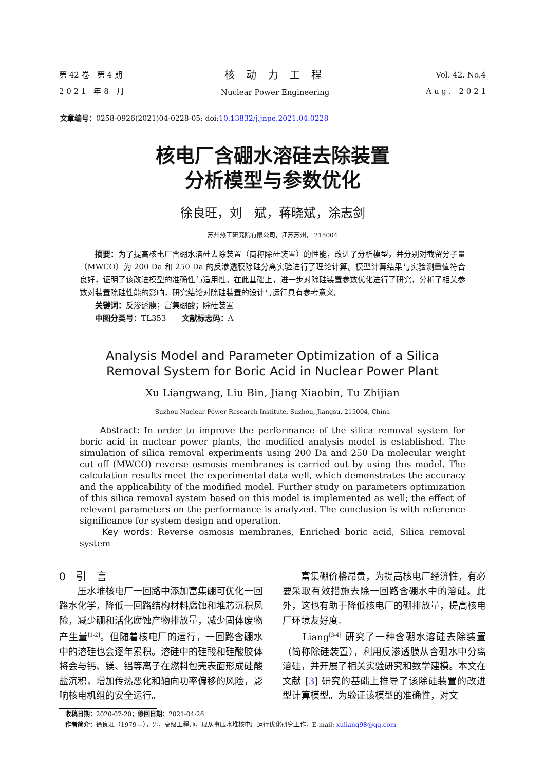第 42 卷　第 4 期
2 0 2 1　年 8　月
核 动 力 工 程
Nuclear Power Engineering
Vol. 42. No.4
A u g .　2 0 2 1
文章编号：0258-0926(2021)04-0228-05; doi:10.13832/j.jnpe.2021.04.0228
核电厂含硼水溶硅去除装置
分析模型与参数优化
徐良旺，刘　斌，蒋晓斌，涂志剑
苏州热工研究院有限公司，江苏苏州， 215004
　　摘要：为了提高核电厂含硼水溶硅去除装置（简称除硅装置）的性能，改进了分析模型，并分别对截留分子量（MWCO）为 200 Da 和 250 Da 的反渗透膜除硅分离实验进行了理论计算。模型计算结果与实验测量值符合良好，证明了该改进模型的准确性与适用性。在此基础上，进一步对除硅装置参数优化进行了研究，分析了相关参数对装置除硅性能的影响，研究结论对除硅装置的设计与运行具有参考意义。
　　关键词：反渗透膜；富集硼酸；除硅装置
　　中图分类号：TL353　　文献标志码：A
Analysis Model and Parameter Optimization of a Silica
Removal System for Boric Acid in Nuclear Power Plant
Xu Liangwang, Liu Bin, Jiang Xiaobin, Tu Zhijian
Suzhou Nuclear Power Research Institute, Suzhou, Jiangsu, 215004, China
　　Abstract: In order to improve the performance of the silica removal system for boric acid in nuclear power plants, the modified analysis model is established. The simulation of silica removal experiments using 200 Da and 250 Da molecular weight cut off (MWCO) reverse osmosis membranes is carried out by using this model. The calculation results meet the experimental data well, which demonstrates the accuracy and the applicability of the modified model. Further study on parameters optimization of this silica removal system based on this model is implemented as well; the effect of relevant parameters on the performance is analyzed. The conclusion is with reference significance for system design and operation.
　　Key words: Reverse osmosis membranes, Enriched boric acid, Silica removal system
0　引　言
　　压水堆核电厂一回路中添加富集硼可优化一回路水化学，降低一回路结构材料腐蚀和堆芯沉积风险，减少硼和活化腐蚀产物排放量，减少固体废物产生量<sup>[1-2]</sup>。但随着核电厂的运行，一回路含硼水中的溶硅也会逐年累积。溶硅中的硅酸和硅酸胶体将会与钙、镁、铝等离子在燃料包壳表面形成硅酸盐沉积，增加传热恶化和轴向功率偏移的风险，影响核电机组的安全运行。
　　富集硼价格昂贵，为提高核电厂经济性，有必要采取有效措施去除一回路含硼水中的溶硅。此外，这也有助于降低核电厂的硼排放量，提高核电厂环境友好度。
　　Liang<sup>[3-4]</sup> 研究了一种含硼水溶硅去除装置（简称除硅装置），利用反渗透膜从含硼水中分离溶硅，并开展了相关实验研究和数学建模。本文在文献 [3] 研究的基础上推导了该除硅装置的改进型计算模型。为验证该模型的准确性，对文
收稿日期：2020-07-20；修回日期：2021-04-26
作者简介：徐良旺（1979—），男，高级工程师，现从事压水堆核电厂运行优化研究工作，E-mail: xuliang98@qq.com